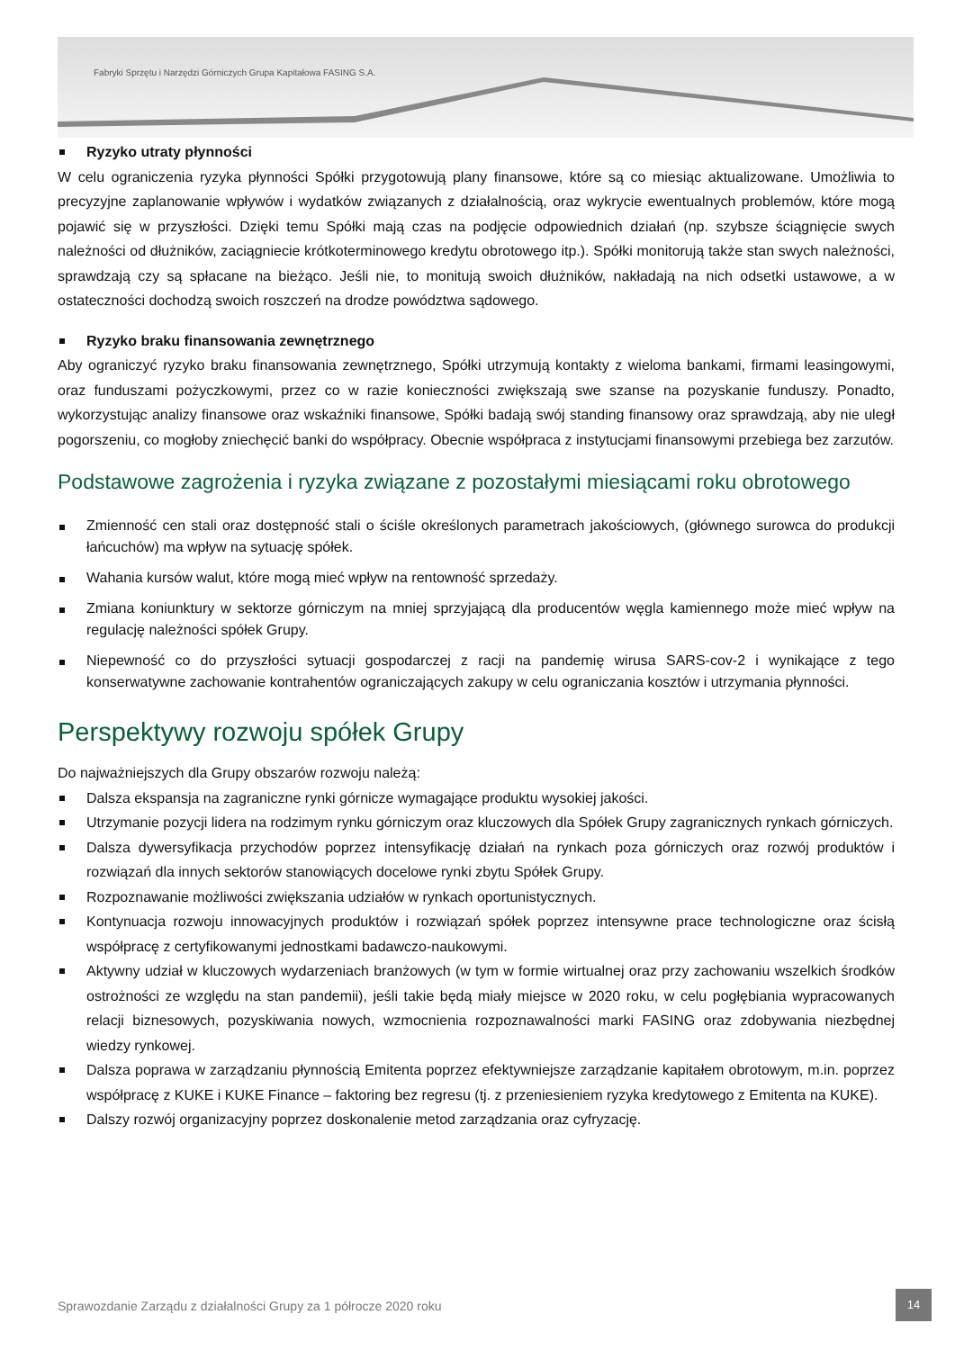Fabryki Sprzętu i Narzędzi Górniczych Grupa Kapitałowa FASING S.A.
Ryzyko utraty płynności
W celu ograniczenia ryzyka płynności Spółki przygotowują plany finansowe, które są co miesiąc aktualizowane. Umożliwia to precyzyjne zaplanowanie wpływów i wydatków związanych z działalnością, oraz wykrycie ewentualnych problemów, które mogą pojawić się w przyszłości. Dzięki temu Spółki mają czas na podjęcie odpowiednich działań (np. szybsze ściągnięcie swych należności od dłużników, zaciągniecie krótkoterminowego kredytu obrotowego itp.). Spółki monitorują także stan swych należności, sprawdzają czy są spłacane na bieżąco. Jeśli nie, to monitują swoich dłużników, nakładają na nich odsetki ustawowe, a w ostateczności dochodzą swoich roszczeń na drodze powództwa sądowego.
Ryzyko braku finansowania zewnętrznego
Aby ograniczyć ryzyko braku finansowania zewnętrznego, Spółki utrzymują kontakty z wieloma bankami, firmami leasingowymi, oraz funduszami pożyczkowymi, przez co w razie konieczności zwiększają swe szanse na pozyskanie funduszy. Ponadto, wykorzystując analizy finansowe oraz wskaźniki finansowe, Spółki badają swój standing finansowy oraz sprawdzają, aby nie uległ pogorszeniu, co mogłoby zniechęcić banki do współpracy. Obecnie współpraca z instytucjami finansowymi przebiega bez zarzutów.
Podstawowe zagrożenia i ryzyka związane z pozostałymi miesiącami roku obrotowego
Zmienność cen stali oraz dostępność stali o ściśle określonych parametrach jakościowych, (głównego surowca do produkcji łańcuchów) ma wpływ na sytuację spółek.
Wahania kursów walut, które mogą mieć wpływ na rentowność sprzedaży.
Zmiana koniunktury w sektorze górniczym na mniej sprzyjającą dla producentów węgla kamiennego może mieć wpływ na regulację należności spółek Grupy.
Niepewność co do przyszłości sytuacji gospodarczej z racji na pandemię wirusa SARS-cov-2 i wynikające z tego konserwatywne zachowanie kontrahentów ograniczających zakupy w celu ograniczania kosztów i utrzymania płynności.
Perspektywy rozwoju spółek Grupy
Do najważniejszych dla Grupy obszarów rozwoju należą:
Dalsza ekspansja na zagraniczne rynki górnicze wymagające produktu wysokiej jakości.
Utrzymanie pozycji lidera na rodzimym rynku górniczym oraz kluczowych dla Spółek Grupy zagranicznych rynkach górniczych.
Dalsza dywersyfikacja przychodów poprzez intensyfikację działań na rynkach poza górniczych oraz rozwój produktów i rozwiązań dla innych sektorów stanowiących docelowe rynki zbytu Spółek Grupy.
Rozpoznawanie możliwości zwiększania udziałów w rynkach oportunistycznych.
Kontynuacja rozwoju innowacyjnych produktów i rozwiązań spółek poprzez intensywne prace technologiczne oraz ścisłą współpracę z certyfikowanymi jednostkami badawczo-naukowymi.
Aktywny udział w kluczowych wydarzeniach branżowych (w tym w formie wirtualnej oraz przy zachowaniu wszelkich środków ostrożności ze względu na stan pandemii), jeśli takie będą miały miejsce w 2020 roku, w celu pogłębiania wypracowanych relacji biznesowych, pozyskiwania nowych, wzmocnienia rozpoznawalności marki FASING oraz zdobywania niezbędnej wiedzy rynkowej.
Dalsza poprawa w zarządzaniu płynnością Emitenta poprzez efektywniejsze zarządzanie kapitałem obrotowym, m.in. poprzez współpracę z KUKE i KUKE Finance – faktoring bez regresu (tj. z przeniesieniem ryzyka kredytowego z Emitenta na KUKE).
Dalszy rozwój organizacyjny poprzez doskonalenie metod zarządzania oraz cyfryzację.
Sprawozdanie Zarządu z działalności Grupy za 1 półrocze 2020 roku
14